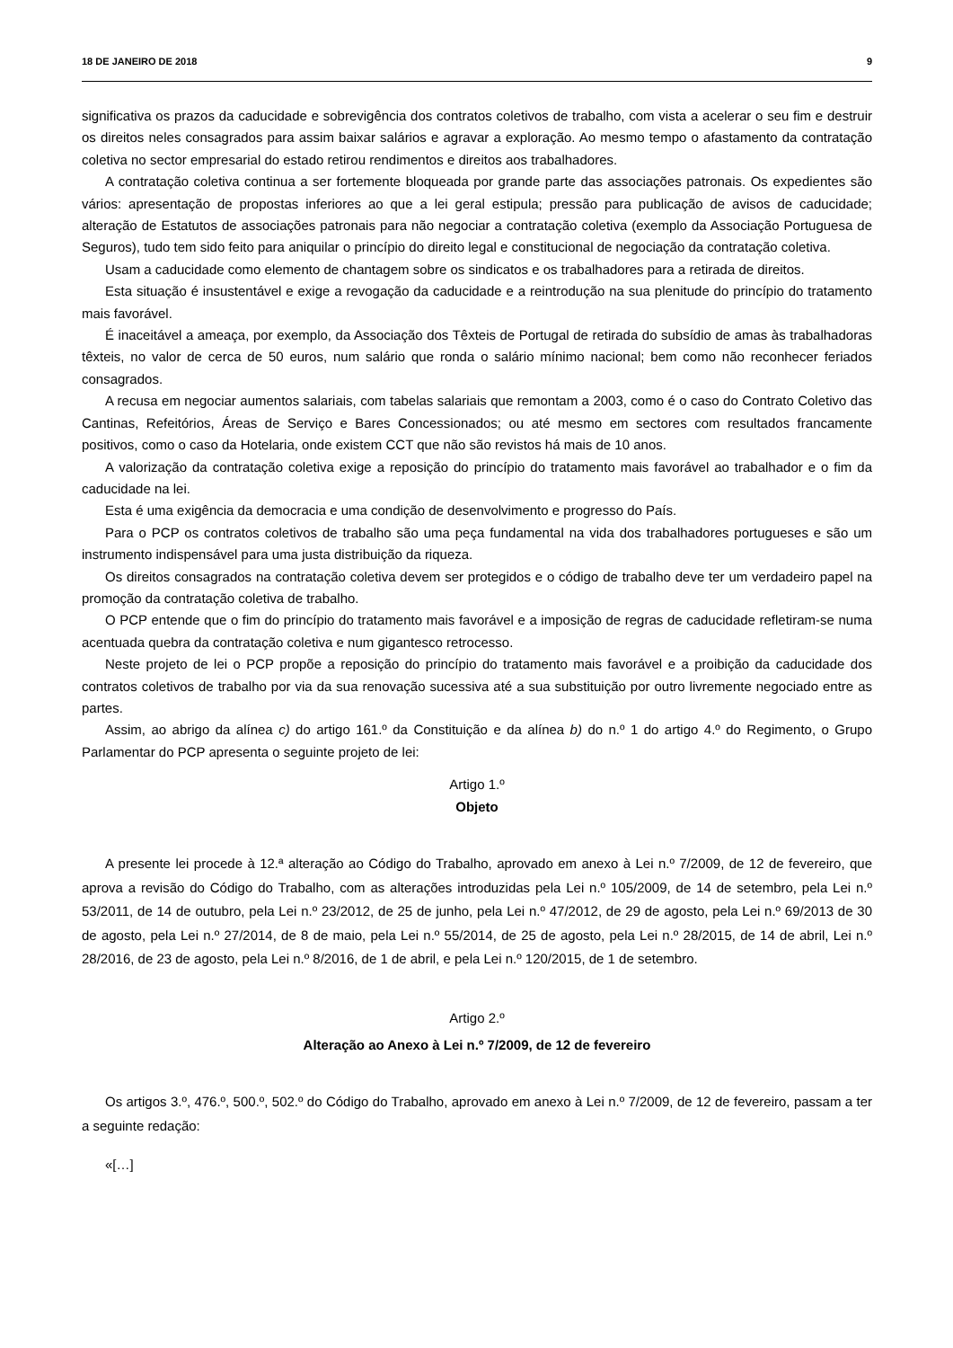18 DE JANEIRO DE 2018 9
significativa os prazos da caducidade e sobrevigência dos contratos coletivos de trabalho, com vista a acelerar o seu fim e destruir os direitos neles consagrados para assim baixar salários e agravar a exploração. Ao mesmo tempo o afastamento da contratação coletiva no sector empresarial do estado retirou rendimentos e direitos aos trabalhadores.
A contratação coletiva continua a ser fortemente bloqueada por grande parte das associações patronais. Os expedientes são vários: apresentação de propostas inferiores ao que a lei geral estipula; pressão para publicação de avisos de caducidade; alteração de Estatutos de associações patronais para não negociar a contratação coletiva (exemplo da Associação Portuguesa de Seguros), tudo tem sido feito para aniquilar o princípio do direito legal e constitucional de negociação da contratação coletiva.
Usam a caducidade como elemento de chantagem sobre os sindicatos e os trabalhadores para a retirada de direitos.
Esta situação é insustentável e exige a revogação da caducidade e a reintrodução na sua plenitude do princípio do tratamento mais favorável.
É inaceitável a ameaça, por exemplo, da Associação dos Têxteis de Portugal de retirada do subsídio de amas às trabalhadoras têxteis, no valor de cerca de 50 euros, num salário que ronda o salário mínimo nacional; bem como não reconhecer feriados consagrados.
A recusa em negociar aumentos salariais, com tabelas salariais que remontam a 2003, como é o caso do Contrato Coletivo das Cantinas, Refeitórios, Áreas de Serviço e Bares Concessionados; ou até mesmo em sectores com resultados francamente positivos, como o caso da Hotelaria, onde existem CCT que não são revistos há mais de 10 anos.
A valorização da contratação coletiva exige a reposição do princípio do tratamento mais favorável ao trabalhador e o fim da caducidade na lei.
Esta é uma exigência da democracia e uma condição de desenvolvimento e progresso do País.
Para o PCP os contratos coletivos de trabalho são uma peça fundamental na vida dos trabalhadores portugueses e são um instrumento indispensável para uma justa distribuição da riqueza.
Os direitos consagrados na contratação coletiva devem ser protegidos e o código de trabalho deve ter um verdadeiro papel na promoção da contratação coletiva de trabalho.
O PCP entende que o fim do princípio do tratamento mais favorável e a imposição de regras de caducidade refletiram-se numa acentuada quebra da contratação coletiva e num gigantesco retrocesso.
Neste projeto de lei o PCP propõe a reposição do princípio do tratamento mais favorável e a proibição da caducidade dos contratos coletivos de trabalho por via da sua renovação sucessiva até a sua substituição por outro livremente negociado entre as partes.
Assim, ao abrigo da alínea c) do artigo 161.º da Constituição e da alínea b) do n.º 1 do artigo 4.º do Regimento, o Grupo Parlamentar do PCP apresenta o seguinte projeto de lei:
Artigo 1.º
Objeto
A presente lei procede à 12.ª alteração ao Código do Trabalho, aprovado em anexo à Lei n.º 7/2009, de 12 de fevereiro, que aprova a revisão do Código do Trabalho, com as alterações introduzidas pela Lei n.º 105/2009, de 14 de setembro, pela Lei n.º 53/2011, de 14 de outubro, pela Lei n.º 23/2012, de 25 de junho, pela Lei n.º 47/2012, de 29 de agosto, pela Lei n.º 69/2013 de 30 de agosto, pela Lei n.º 27/2014, de 8 de maio, pela Lei n.º 55/2014, de 25 de agosto, pela Lei n.º 28/2015, de 14 de abril, Lei n.º 28/2016, de 23 de agosto, pela Lei n.º 8/2016, de 1 de abril, e pela Lei n.º 120/2015, de 1 de setembro.
Artigo 2.º
Alteração ao Anexo à Lei n.º 7/2009, de 12 de fevereiro
Os artigos 3.º, 476.º, 500.º, 502.º do Código do Trabalho, aprovado em anexo à Lei n.º 7/2009, de 12 de fevereiro, passam a ter a seguinte redação:
«[…]